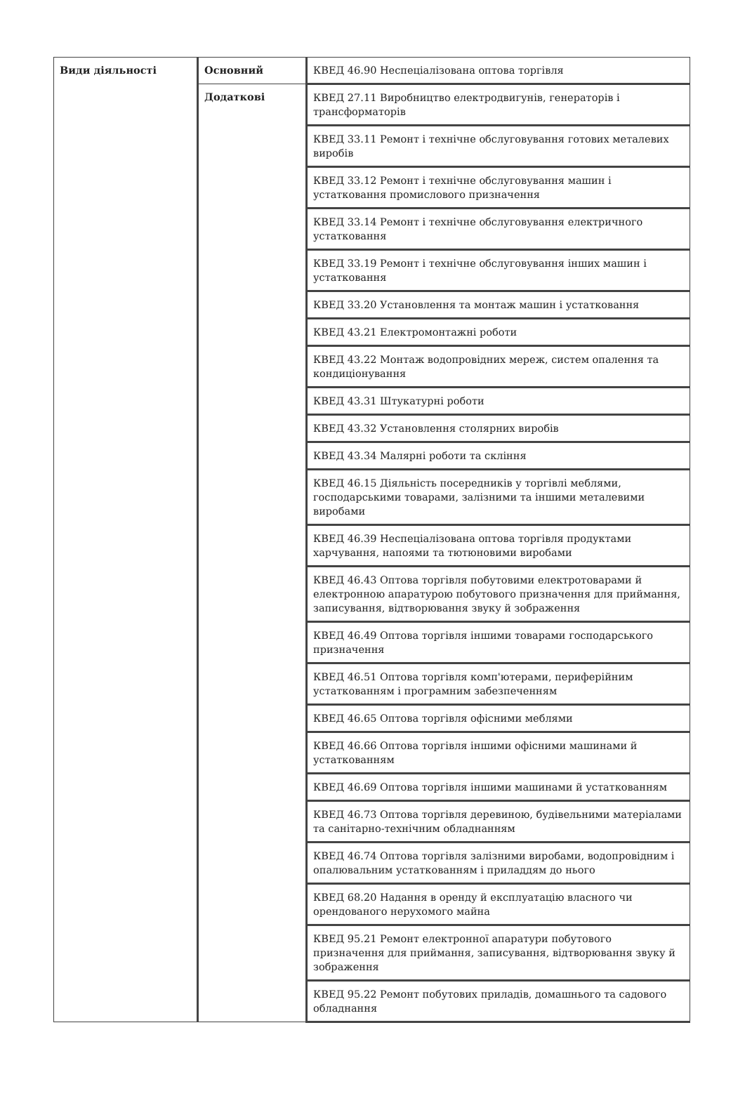| Види діяльності | Основний | КВЕД 46.90 Неспеціалізована оптова торгівля |
| | Додаткові | КВЕД 27.11 Виробництво електродвигунів, генераторів і трансформаторів |
| | | КВЕД 33.11 Ремонт і технічне обслуговування готових металевих виробів |
| | | КВЕД 33.12 Ремонт і технічне обслуговування машин і устатковання промислового призначення |
| | | КВЕД 33.14 Ремонт і технічне обслуговування електричного устатковання |
| | | КВЕД 33.19 Ремонт і технічне обслуговування інших машин і устатковання |
| | | КВЕД 33.20 Установлення та монтаж машин і устатковання |
| | | КВЕД 43.21 Електромонтажні роботи |
| | | КВЕД 43.22 Монтаж водопровідних мереж, систем опалення та кондиціонування |
| | | КВЕД 43.31 Штукатурні роботи |
| | | КВЕД 43.32 Установлення столярних виробів |
| | | КВЕД 43.34 Малярні роботи та скління |
| | | КВЕД 46.15 Діяльність посередників у торгівлі меблями, господарськими товарами, залізними та іншими металевими виробами |
| | | КВЕД 46.39 Неспеціалізована оптова торгівля продуктами харчування, напоями та тютюновими виробами |
| | | КВЕД 46.43 Оптова торгівля побутовими електротоварами й електронною апаратурою побутового призначення для приймання, записування, відтворювання звуку й зображення |
| | | КВЕД 46.49 Оптова торгівля іншими товарами господарського призначення |
| | | КВЕД 46.51 Оптова торгівля комп'ютерами, периферійним устаткованням і програмним забезпеченням |
| | | КВЕД 46.65 Оптова торгівля офісними меблями |
| | | КВЕД 46.66 Оптова торгівля іншими офісними машинами й устаткованням |
| | | КВЕД 46.69 Оптова торгівля іншими машинами й устаткованням |
| | | КВЕД 46.73 Оптова торгівля деревиною, будівельними матеріалами та санітарно-технічним обладнанням |
| | | КВЕД 46.74 Оптова торгівля залізними виробами, водопровідним і опалювальним устаткованням і приладдям до нього |
| | | КВЕД 68.20 Надання в оренду й експлуатацію власного чи орендованого нерухомого майна |
| | | КВЕД 95.21 Ремонт електронної апаратури побутового призначення для приймання, записування, відтворювання звуку й зображення |
| | | КВЕД 95.22 Ремонт побутових приладів, домашнього та садового обладнання |